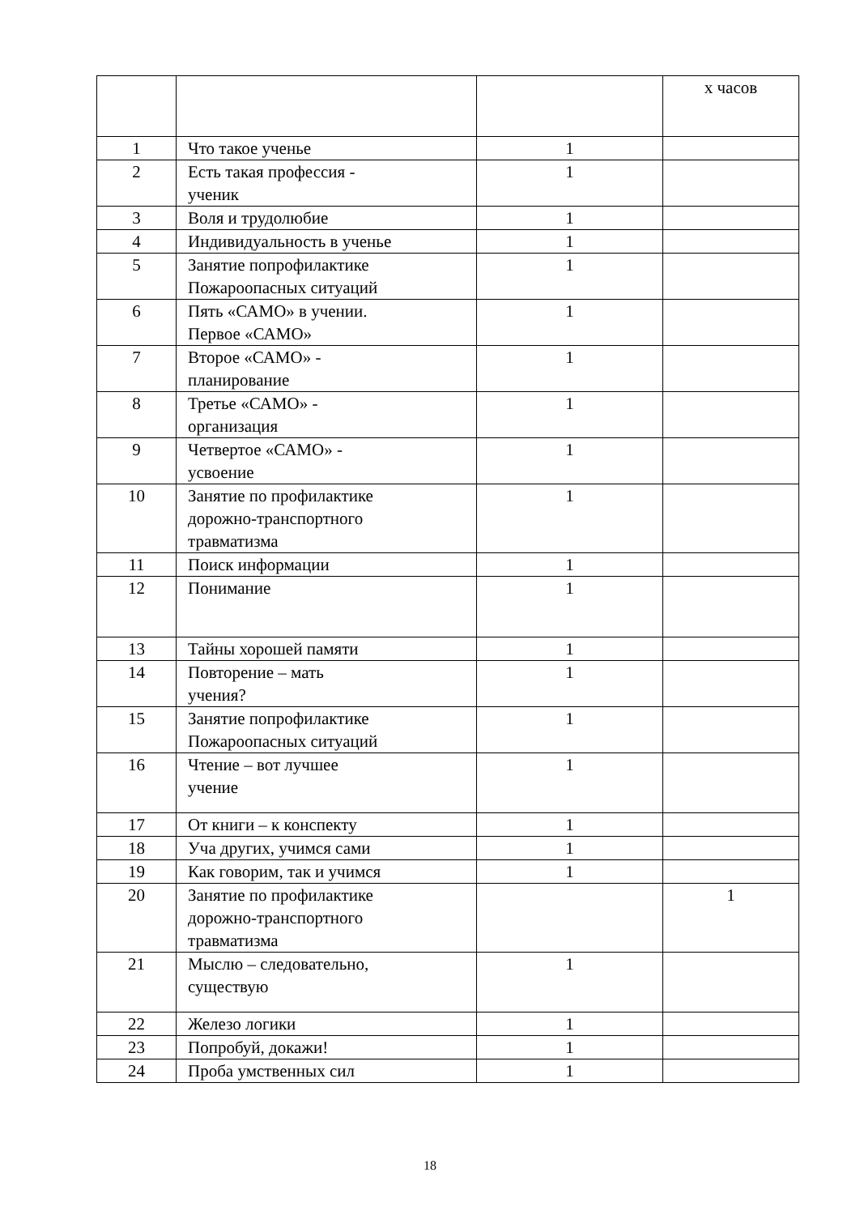| | | | х часов |
| 1 | Что такое ученье | 1 | |
| 2 | Есть такая профессия - ученик | 1 | |
| 3 | Воля и трудолюбие | 1 | |
| 4 | Индивидуальность в ученье | 1 | |
| 5 | Занятие попрофилактике Пожароопасных ситуаций | 1 | |
| 6 | Пять «САМО» в учении. Первое «САМО» | 1 | |
| 7 | Второе «САМО» - планирование | 1 | |
| 8 | Третье «САМО» - организация | 1 | |
| 9 | Четвертое «САМО» - усвоение | 1 | |
| 10 | Занятие по профилактике дорожно-транспортного травматизма | 1 | |
| 11 | Поиск информации | 1 | |
| 12 | Понимание | 1 | |
| 13 | Тайны хорошей памяти | 1 | |
| 14 | Повторение – мать учения? | 1 | |
| 15 | Занятие попрофилактике Пожароопасных ситуаций | 1 | |
| 16 | Чтение – вот лучшее учение | 1 | |
| 17 | От книги – к конспекту | 1 | |
| 18 | Уча других, учимся сами | 1 | |
| 19 | Как говорим, так и учимся | 1 | |
| 20 | Занятие по профилактике дорожно-транспортного травматизма | | 1 |
| 21 | Мыслю – следовательно, существую | 1 | |
| 22 | Железо логики | 1 | |
| 23 | Попробуй, докажи! | 1 | |
| 24 | Проба умственных сил | 1 | |
18